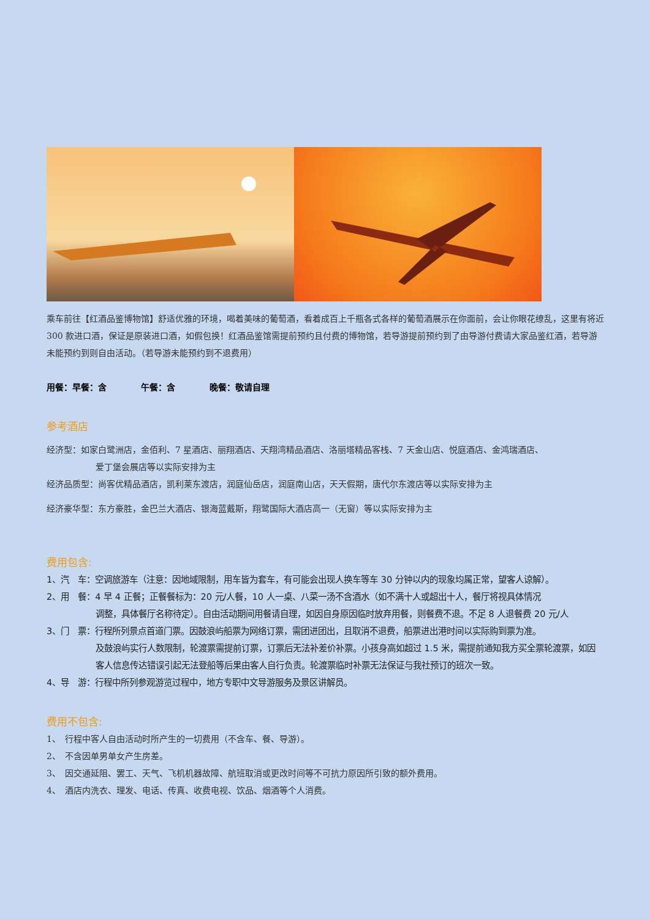乘车前往【红酒品鉴博物馆】舒适优雅的环境，喝着美味的葡萄酒，看着成百上千瓶各式各样的葡萄酒展示在你面前，会让你眼花缭乱，这里有将近 300 款进口酒，保证是原装进口酒，如假包换！红酒品鉴馆需提前预约且付费的博物馆，若导游提前预约到了由导游付费请大家品鉴红酒，若导游未能预约到则自由活动。（若导游未能预约到不退费用）
用餐：早餐：含　　　　午餐：含　　　　晚餐：敬请自理
参考酒店
经济型：如家白鹭洲店，金佰利、7 星酒店、丽翔酒店、天翔湾精品酒店、洛丽塔精品客栈、7 天金山店、悦庭酒店、金鸿瑞酒店、
爱丁堡会展店等以实际安排为主
经济品质型：尚客优精品酒店，凯利莱东渡店，润庭仙岳店，润庭南山店，天天假期，唐代尔东渡店等以实际安排为主
经济豪华型：东方豪胜，金巴兰大酒店、银海蓝戴斯，翔鹭国际大酒店高一（无窗）等以实际安排为主
费用包含:
1、汽　车：空调旅游车（注意：因地域限制，用车皆为套车，有可能会出现人换车等车 30 分钟以内的现象均属正常，望客人谅解）。
2、用　餐：4 早 4 正餐；正餐餐标为：20 元/人餐，10 人一桌、八菜一汤不含酒水（如不满十人或超出十人，餐厅将视具体情况
调整，具体餐厅名称待定）。自由活动期间用餐请自理，如因自身原因临时放弃用餐，则餐费不退。不足 8 人退餐费 20 元/人
3、门　票：行程所列景点首道门票。因鼓浪屿船票为网络订票，需团进团出，且取消不退费，船票进出港时间以实际购到票为准。
及鼓浪屿实行人数限制，轮渡票需提前订票，订票后无法补差价补票。小孩身高如超过 1.5 米，需提前通知我方买全票轮渡票，如因客人信息传达错误引起无法登船等后果由客人自行负责。轮渡票临时补票无法保证与我社预订的班次一致。
4、导　游：行程中所列参观游览过程中，地方专职中文导游服务及景区讲解员。
费用不包含:
1、　行程中客人自由活动时所产生的一切费用（不含车、餐、导游）。
2、　不含因单男单女产生房差。
3、　因交通延阻、罢工、天气、飞机机器故障、航班取消或更改时间等不可抗力原因所引致的额外费用。
4、　酒店内洗衣、理发、电话、传真、收费电视、饮品、烟酒等个人消费。